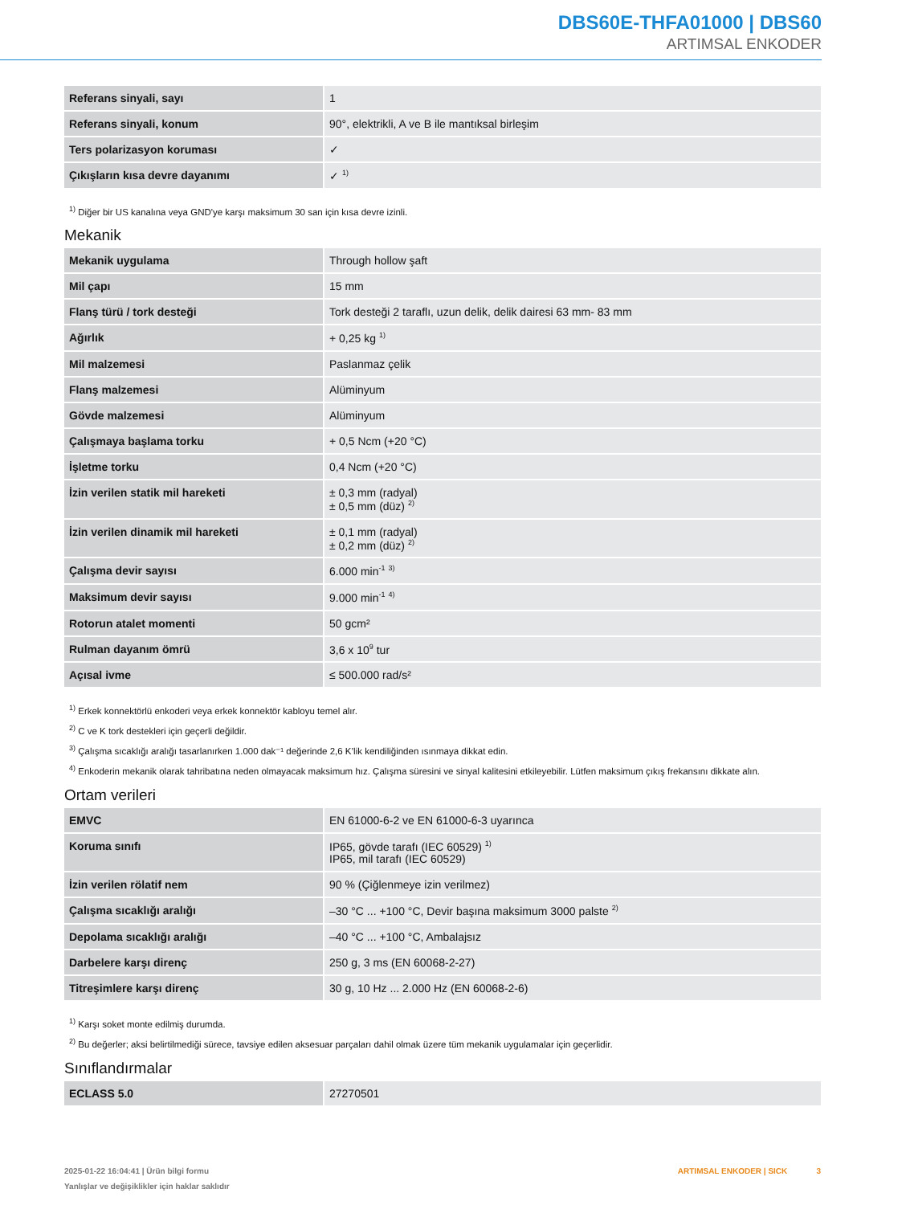DBS60E-THFA01000 | DBS60
ARTIMSAL ENKODER
| Referans sinyali, sayı | 1 |
| Referans sinyali, konum | 90°, elektrikli, A ve B ile mantıksal birleşim |
| Ters polarizasyon koruması | ✓ |
| Çıkışların kısa devre dayanımı | ✓ <sup>1)</sup> |
<sup>1)</sup> Diğer bir US kanalına veya GND'ye karşı maksimum 30 san için kısa devre izinli.
Mekanik
| Mekanik uygulama | Through hollow şaft |
| Mil çapı | 15 mm |
| Flanş türü / tork desteği | Tork desteği 2 taraflı, uzun delik, delik dairesi 63 mm- 83 mm |
| Ağırlık | + 0,25 kg <sup>1)</sup> |
| Mil malzemesi | Paslanmaz çelik |
| Flanş malzemesi | Alüminyum |
| Gövde malzemesi | Alüminyum |
| Çalışmaya başlama torku | + 0,5 Ncm (+20 °C) |
| İşletme torku | 0,4 Ncm (+20 °C) |
| İzin verilen statik mil hareketi | ± 0,3 mm (radyal) ± 0,5 mm (düz) <sup>2)</sup> |
| İzin verilen dinamik mil hareketi | ± 0,1 mm (radyal) ± 0,2 mm (düz) <sup>2)</sup> |
| Çalışma devir sayısı | 6.000 min<sup>-1</sup> <sup>3)</sup> |
| Maksimum devir sayısı | 9.000 min<sup>-1</sup> <sup>4)</sup> |
| Rotorun atalet momenti | 50 gcm² |
| Rulman dayanım ömrü | 3,6 x 10<sup>9</sup> tur |
| Açısal ivme | ≤ 500.000 rad/s² |
<sup>1)</sup> Erkek konnektörlü enkoderi veya erkek konnektör kabloyu temel alır.
<sup>2)</sup> C ve K tork destekleri için geçerli değildir.
<sup>3)</sup> Çalışma sıcaklığı aralığı tasarlanırken 1.000 dak⁻¹ değerinde 2,6 K’lik kendiliğinden ısınmaya dikkat edin.
<sup>4)</sup> Enkoderin mekanik olarak tahribatına neden olmayacak maksimum hız. Çalışma süresini ve sinyal kalitesini etkileyebilir. Lütfen maksimum çıkış frekansını dikkate alın.
Ortam verileri
| EMVC | EN 61000-6-2 ve EN 61000-6-3 uyarınca |
| Koruma sınıfı | IP65, gövde tarafı (IEC 60529) <sup>1)</sup> IP65, mil tarafı (IEC 60529) |
| İzin verilen rölatif nem | 90 % (Çiğlenmeye izin verilmez) |
| Çalışma sıcaklığı aralığı | –30 °C ... +100 °C, Devir başına maksimum 3000 palste <sup>2)</sup> |
| Depolama sıcaklığı aralığı | –40 °C ... +100 °C, Ambalajsız |
| Darbelere karşı direnç | 250 g, 3 ms (EN 60068-2-27) |
| Titreşimlere karşı direnç | 30 g, 10 Hz ... 2.000 Hz (EN 60068-2-6) |
<sup>1)</sup> Karşı soket monte edilmiş durumda.
<sup>2)</sup> Bu değerler; aksi belirtilmediği sürece, tavsiye edilen aksesuar parçaları dahil olmak üzere tüm mekanik uygulamalar için geçerlidir.
Sınıflandırmalar
| ECLASS 5.0 | 27270501 |
2025-01-22 16:04:41 | Ürün bilgi formu
Yanlışlar ve değişiklikler için haklar saklıdır
ARTIMSAL ENKODER | SICK 3